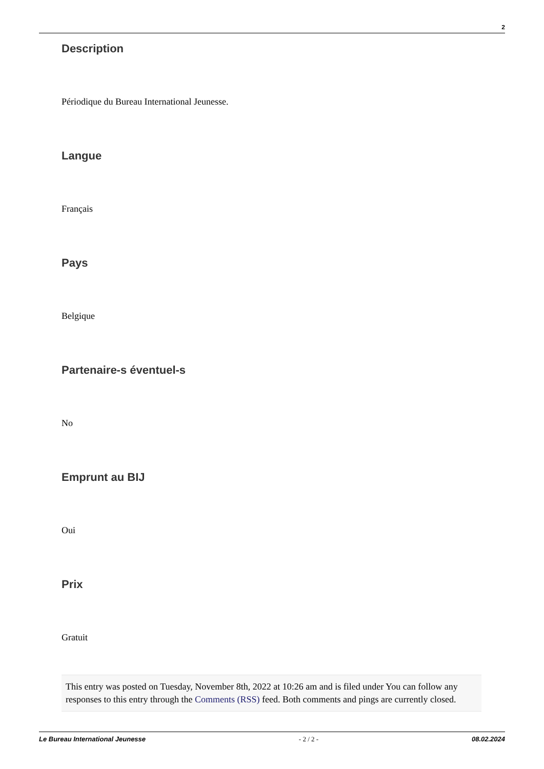2
Description
Périodique du Bureau International Jeunesse.
Langue
Français
Pays
Belgique
Partenaire-s éventuel-s
No
Emprunt au BIJ
Oui
Prix
Gratuit
This entry was posted on Tuesday, November 8th, 2022 at 10:26 am and is filed under You can follow any responses to this entry through the Comments (RSS) feed. Both comments and pings are currently closed.
Le Bureau International Jeunesse - 2 / 2 - 08.02.2024